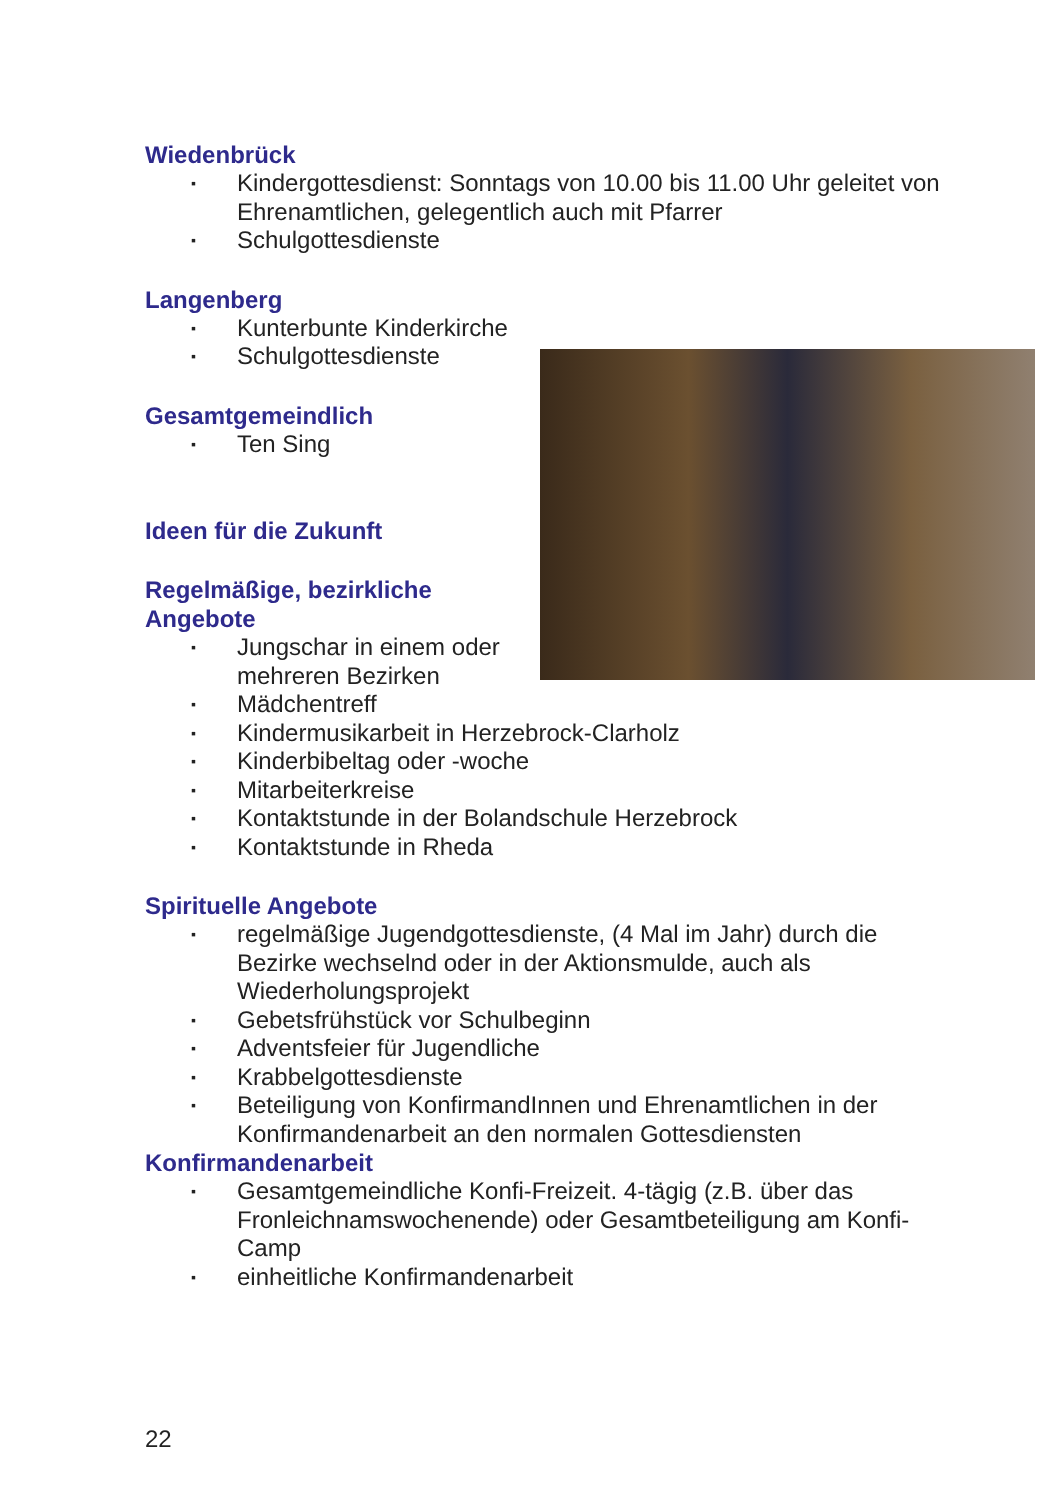Wiedenbrück
▪ Kindergottesdienst: Sonntags von 10.00 bis 11.00 Uhr geleitet von Ehrenamtlichen, gelegentlich auch mit Pfarrer
▪ Schulgottesdienste
Langenberg
▪ Kunterbunte Kinderkirche
▪ Schulgottesdienste
Gesamtgemeindlich
▪ Ten Sing
Ideen für die Zukunft
Regelmäßige, bezirkliche
Angebote
▪ Jungschar in einem oder mehreren Bezirken
▪ Mädchentreff
▪ Kindermusikarbeit in Herzebrock-Clarholz
▪ Kinderbibeltag oder -woche
▪ Mitarbeiterkreise
▪ Kontaktstunde in der Bolandschule Herzebrock
▪ Kontaktstunde in Rheda
Spirituelle Angebote
▪ regelmäßige Jugendgottesdienste, (4 Mal im Jahr) durch die Bezirke wechselnd oder in der Aktionsmulde, auch als Wiederholungsprojekt
▪ Gebetsfrühstück vor Schulbeginn
▪ Adventsfeier für Jugendliche
▪ Krabbelgottesdienste
▪ Beteiligung von KonfirmandInnen und Ehrenamtlichen in der Konfirmandenarbeit an den normalen Gottesdiensten
Konfirmandenarbeit
▪ Gesamtgemeindliche Konfi-Freizeit. 4-tägig (z.B. über das Fronleichnamswochenende) oder Gesamtbeteiligung am Konfi-Camp
▪ einheitliche Konfirmandenarbeit
22